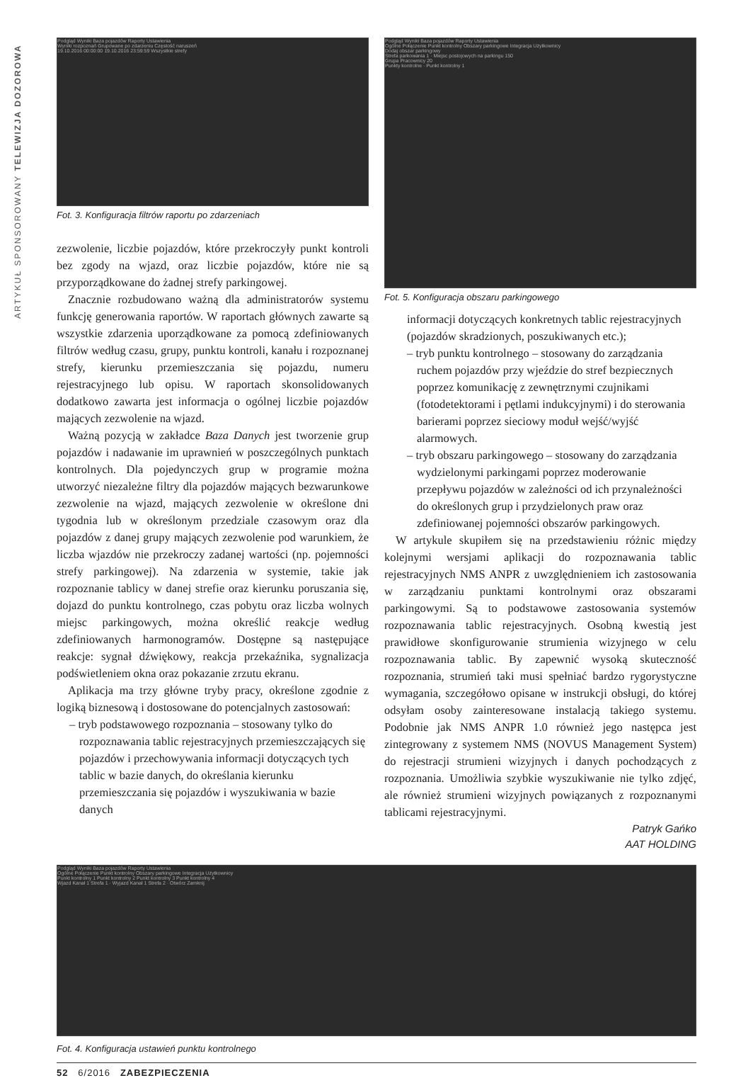ARTYKUŁ SPONSOROWANY TELEWIZJA DOZOROWA
Podgląd Wyniki Baza pojazdów Raporty Ustawienia
Wyniki rozpoznań Grupowane po zdarzeniu Częstość naruszeń
19.10.2016 00:00:00 19.10.2016 23:59:59 Wszystkie strefy
Fot. 3. Konfiguracja filtrów raportu po zdarzeniach
zezwolenie, liczbie pojazdów, które przekroczyły punkt kontroli bez zgody na wjazd, oraz liczbie pojazdów, które nie są przyporządkowane do żadnej strefy parkingowej.
Znacznie rozbudowano ważną dla administratorów systemu funkcję generowania raportów. W raportach głównych zawarte są wszystkie zdarzenia uporządkowane za pomocą zdefiniowanych filtrów według czasu, grupy, punktu kontroli, kanału i rozpoznanej strefy, kierunku przemieszczania się pojazdu, numeru rejestracyjnego lub opisu. W raportach skonsolidowanych dodatkowo zawarta jest informacja o ogólnej liczbie pojazdów mających zezwolenie na wjazd.
Ważną pozycją w zakładce Baza Danych jest tworzenie grup pojazdów i nadawanie im uprawnień w poszczególnych punktach kontrolnych. Dla pojedynczych grup w programie można utworzyć niezależne filtry dla pojazdów mających bezwarunkowe zezwolenie na wjazd, mających zezwolenie w określone dni tygodnia lub w określonym przedziale czasowym oraz dla pojazdów z danej grupy mających zezwolenie pod warunkiem, że liczba wjazdów nie przekroczy zadanej wartości (np. pojemności strefy parkingowej). Na zdarzenia w systemie, takie jak rozpoznanie tablicy w danej strefie oraz kierunku poruszania się, dojazd do punktu kontrolnego, czas pobytu oraz liczba wolnych miejsc parkingowych, można określić reakcje według zdefiniowanych harmonogramów. Dostępne są następujące reakcje: sygnał dźwiękowy, reakcja przekaźnika, sygnalizacja podświetleniem okna oraz pokazanie zrzutu ekranu.
Aplikacja ma trzy główne tryby pracy, określone zgodnie z logiką biznesową i dostosowane do potencjalnych zastosowań:
– tryb podstawowego rozpoznania – stosowany tylko do rozpoznawania tablic rejestracyjnych przemieszczających się pojazdów i przechowywania informacji dotyczących tych tablic w bazie danych, do określania kierunku przemieszczania się pojazdów i wyszukiwania w bazie danych
Podgląd Wyniki Baza pojazdów Raporty Ustawienia
Ogólne Połączenie Punkt kontrolny Obszary parkingowe Integracja Użytkownicy
Dodaj obszar parkingowy
Strefa parkowania 1 · Miejsc postojowych na parkingu 150
Grupa Pracownicy 20
Punkty kontrolne · Punkt kontrolny 1
Fot. 5. Konfiguracja obszaru parkingowego
informacji dotyczących konkretnych tablic rejestracyjnych (pojazdów skradzionych, poszukiwanych etc.);
– tryb punktu kontrolnego – stosowany do zarządzania ruchem pojazdów przy wjeździe do stref bezpiecznych poprzez komunikację z zewnętrznymi czujnikami (fotodetektorami i pętlami indukcyjnymi) i do sterowania barierami poprzez sieciowy moduł wejść/wyjść alarmowych.
– tryb obszaru parkingowego – stosowany do zarządzania wydzielonymi parkingami poprzez moderowanie przepływu pojazdów w zależności od ich przynależności do określonych grup i przydzielonych praw oraz zdefiniowanej pojemności obszarów parkingowych.
W artykule skupiłem się na przedstawieniu różnic między kolejnymi wersjami aplikacji do rozpoznawania tablic rejestracyjnych NMS ANPR z uwzględnieniem ich zastosowania w zarządzaniu punktami kontrolnymi oraz obszarami parkingowymi. Są to podstawowe zastosowania systemów rozpoznawania tablic rejestracyjnych. Osobną kwestią jest prawidłowe skonfigurowanie strumienia wizyjnego w celu rozpoznawania tablic. By zapewnić wysoką skuteczność rozpoznania, strumień taki musi spełniać bardzo rygorystyczne wymagania, szczegółowo opisane w instrukcji obsługi, do której odsyłam osoby zainteresowane instalacją takiego systemu. Podobnie jak NMS ANPR 1.0 również jego następca jest zintegrowany z systemem NMS (NOVUS Management System) do rejestracji strumieni wizyjnych i danych pochodzących z rozpoznania. Umożliwia szybkie wyszukiwanie nie tylko zdjęć, ale również strumieni wizyjnych powiązanych z rozpoznanymi tablicami rejestracyjnymi.
Patryk Gańko
AAT HOLDING
Podgląd Wyniki Baza pojazdów Raporty Ustawienia
Ogólne Połączenie Punkt kontrolny Obszary parkingowe Integracja Użytkownicy
Punkt kontrolny 1 Punkt kontrolny 2 Punkt kontrolny 3 Punkt kontrolny 4
Wjazd Kanał 1 Strefa 1 · Wyjazd Kanał 1 Strefa 2 · Otwórz Zamknij
Fot. 4. Konfiguracja ustawień punktu kontrolnego
52 6/2016 ZABEZPIECZENIA